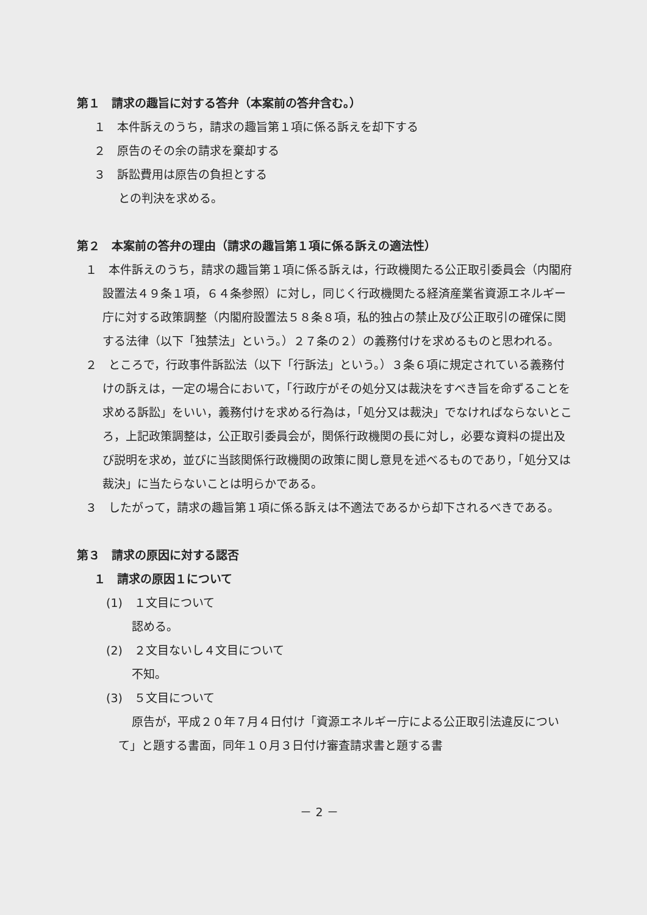第１　請求の趣旨に対する答弁（本案前の答弁含む。）
１　本件訴えのうち，請求の趣旨第１項に係る訴えを却下する
２　原告のその余の請求を棄却する
３　訴訟費用は原告の負担とする
との判決を求める。
第２　本案前の答弁の理由（請求の趣旨第１項に係る訴えの適法性）
１　本件訴えのうち，請求の趣旨第１項に係る訴えは，行政機関たる公正取引委員会（内閣府設置法４９条１項，６４条参照）に対し，同じく行政機関たる経済産業省資源エネルギー庁に対する政策調整（内閣府設置法５８条８項，私的独占の禁止及び公正取引の確保に関する法律（以下「独禁法」という。）２７条の２）の義務付けを求めるものと思われる。
２　ところで，行政事件訴訟法（以下「行訴法」という。）３条６項に規定されている義務付けの訴えは，一定の場合において，「行政庁がその処分又は裁決をすべき旨を命ずることを求める訴訟」をいい，義務付けを求める行為は，「処分又は裁決」でなければならないところ，上記政策調整は，公正取引委員会が，関係行政機関の長に対し，必要な資料の提出及び説明を求め，並びに当該関係行政機関の政策に関し意見を述べるものであり，「処分又は裁決」に当たらないことは明らかである。
３　したがって，請求の趣旨第１項に係る訴えは不適法であるから却下されるべきである。
第３　請求の原因に対する認否
１　請求の原因１について
(1)　１文目について
認める。
(2)　２文目ないし４文目について
不知。
(3)　５文目について
原告が，平成２０年７月４日付け「資源エネルギー庁による公正取引法違反について」と題する書面，同年１０月３日付け審査請求書と題する書
－ 2 －